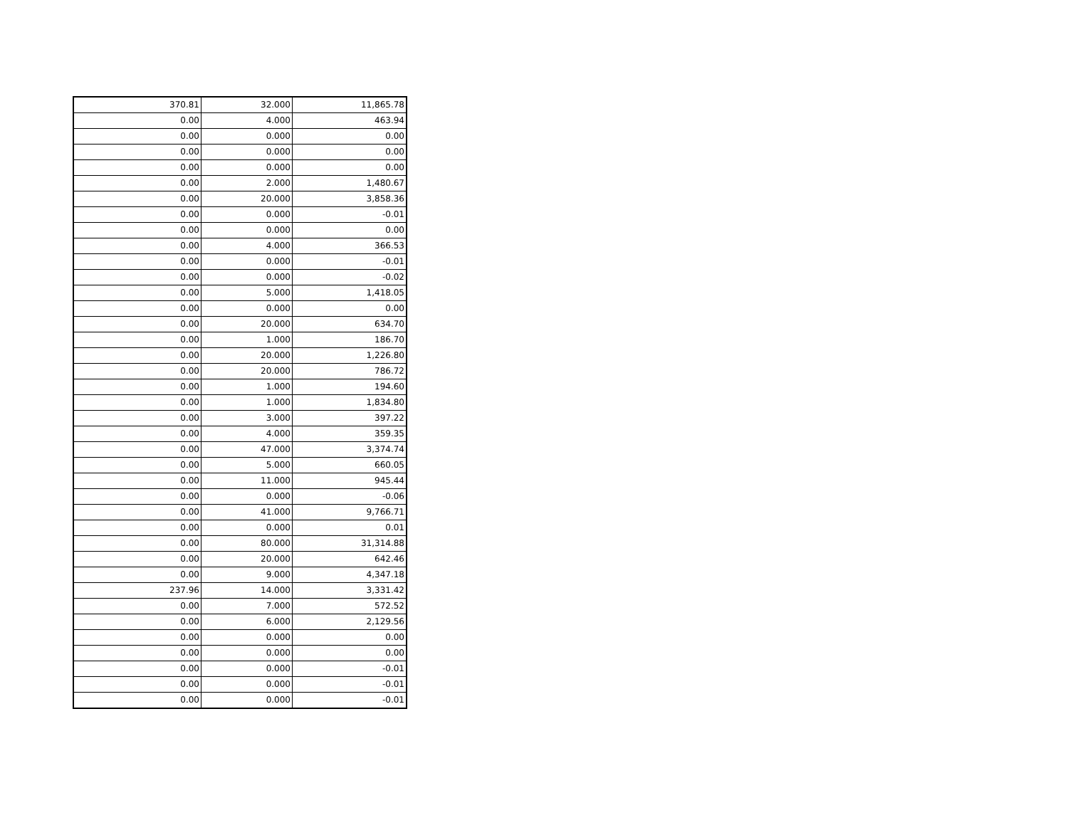| 370.81 | 32.000 | 11,865.78 |
| 0.00 | 4.000 | 463.94 |
| 0.00 | 0.000 | 0.00 |
| 0.00 | 0.000 | 0.00 |
| 0.00 | 0.000 | 0.00 |
| 0.00 | 2.000 | 1,480.67 |
| 0.00 | 20.000 | 3,858.36 |
| 0.00 | 0.000 | -0.01 |
| 0.00 | 0.000 | 0.00 |
| 0.00 | 4.000 | 366.53 |
| 0.00 | 0.000 | -0.01 |
| 0.00 | 0.000 | -0.02 |
| 0.00 | 5.000 | 1,418.05 |
| 0.00 | 0.000 | 0.00 |
| 0.00 | 20.000 | 634.70 |
| 0.00 | 1.000 | 186.70 |
| 0.00 | 20.000 | 1,226.80 |
| 0.00 | 20.000 | 786.72 |
| 0.00 | 1.000 | 194.60 |
| 0.00 | 1.000 | 1,834.80 |
| 0.00 | 3.000 | 397.22 |
| 0.00 | 4.000 | 359.35 |
| 0.00 | 47.000 | 3,374.74 |
| 0.00 | 5.000 | 660.05 |
| 0.00 | 11.000 | 945.44 |
| 0.00 | 0.000 | -0.06 |
| 0.00 | 41.000 | 9,766.71 |
| 0.00 | 0.000 | 0.01 |
| 0.00 | 80.000 | 31,314.88 |
| 0.00 | 20.000 | 642.46 |
| 0.00 | 9.000 | 4,347.18 |
| 237.96 | 14.000 | 3,331.42 |
| 0.00 | 7.000 | 572.52 |
| 0.00 | 6.000 | 2,129.56 |
| 0.00 | 0.000 | 0.00 |
| 0.00 | 0.000 | 0.00 |
| 0.00 | 0.000 | -0.01 |
| 0.00 | 0.000 | -0.01 |
| 0.00 | 0.000 | -0.01 |